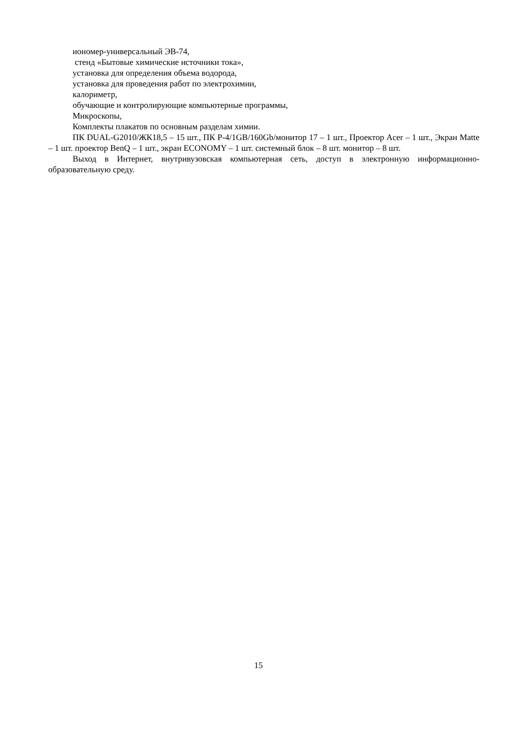иономер-универсальный ЭВ-74,
стенд «Бытовые химические источники тока»,
установка для определения объема водорода,
установка для проведения работ по электрохимии,
калориметр,
обучающие и контролирующие компьютерные программы,
Микроскопы,
Комплекты плакатов по основным разделам химии.
ПК DUAL-G2010/ЖК18,5 – 15 шт., ПК P-4/1GB/160Gb/монитор 17 – 1 шт., Проектор Acer – 1 шт., Экран Matte – 1 шт. проектор BenQ – 1 шт., экран ECONOMY – 1 шт. системный блок – 8 шт. монитор – 8 шт.
Выход в Интернет, внутривузовская компьютерная сеть, доступ в электронную информационно-образовательную среду.
15